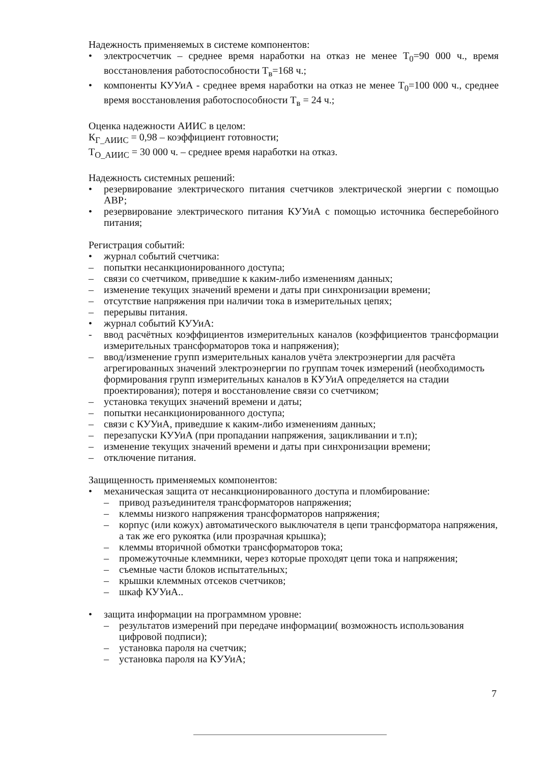Надежность применяемых в системе компонентов:
• электросчетчик – среднее время наработки на отказ не менее Т<sub>0</sub>=90 000 ч., время восстановления работоспособности Т<sub>в</sub>=168 ч.;
• компоненты КУУиА - среднее время наработки на отказ не менее Т<sub>0</sub>=100 000 ч., среднее время восстановления работоспособности Т<sub>в</sub> = 24 ч.;
Оценка надежности АИИС в целом:
К<sub>Г_АИИС</sub> = 0,98 – коэффициент готовности;
Т<sub>О_АИИС</sub> = 30 000 ч. – среднее время наработки на отказ.
Надежность системных решений:
• резервирование электрического питания счетчиков электрической энергии с помощью АВР;
• резервирование электрического питания КУУиА с помощью источника бесперебойного питания;
Регистрация событий:
• журнал событий счетчика:
– попытки несанкционированного доступа;
– связи со счетчиком, приведшие к каким-либо изменениям данных;
– изменение текущих значений времени и даты при синхронизации времени;
– отсутствие напряжения при наличии тока в измерительных цепях;
– перерывы питания.
• журнал событий КУУиА:
- ввод расчётных коэффициентов измерительных каналов (коэффициентов трансформации измерительных трансформаторов тока и напряжения);
– ввод/изменение групп измерительных каналов учёта электроэнергии для расчёта агрегированных значений электроэнергии по группам точек измерений (необходимость формирования групп измерительных каналов в КУУиА определяется на стадии проектирования); потеря и восстановление связи со счетчиком;
– установка текущих значений времени и даты;
– попытки несанкционированного доступа;
– связи с КУУиА, приведшие к каким-либо изменениям данных;
– перезапуски КУУиА (при пропадании напряжения, зацикливании и т.п);
– изменение текущих значений времени и даты при синхронизации времени;
– отключение питания.
Защищенность применяемых компонентов:
• механическая защита от несанкционированного доступа и пломбирование:
– привод разъединителя трансформаторов напряжения;
– клеммы низкого напряжения трансформаторов напряжения;
– корпус (или кожух) автоматического выключателя в цепи трансформатора напряжения, а так же его рукоятка (или прозрачная крышка);
– клеммы вторичной обмотки трансформаторов тока;
– промежуточные клеммники, через которые проходят цепи тока и напряжения;
– съемные части блоков испытательных;
– крышки клеммных отсеков счетчиков;
– шкаф КУУиА..
• защита информации на программном уровне:
– результатов измерений при передаче информации( возможность использования цифровой подписи);
– установка пароля на счетчик;
– установка пароля на КУУиА;
7